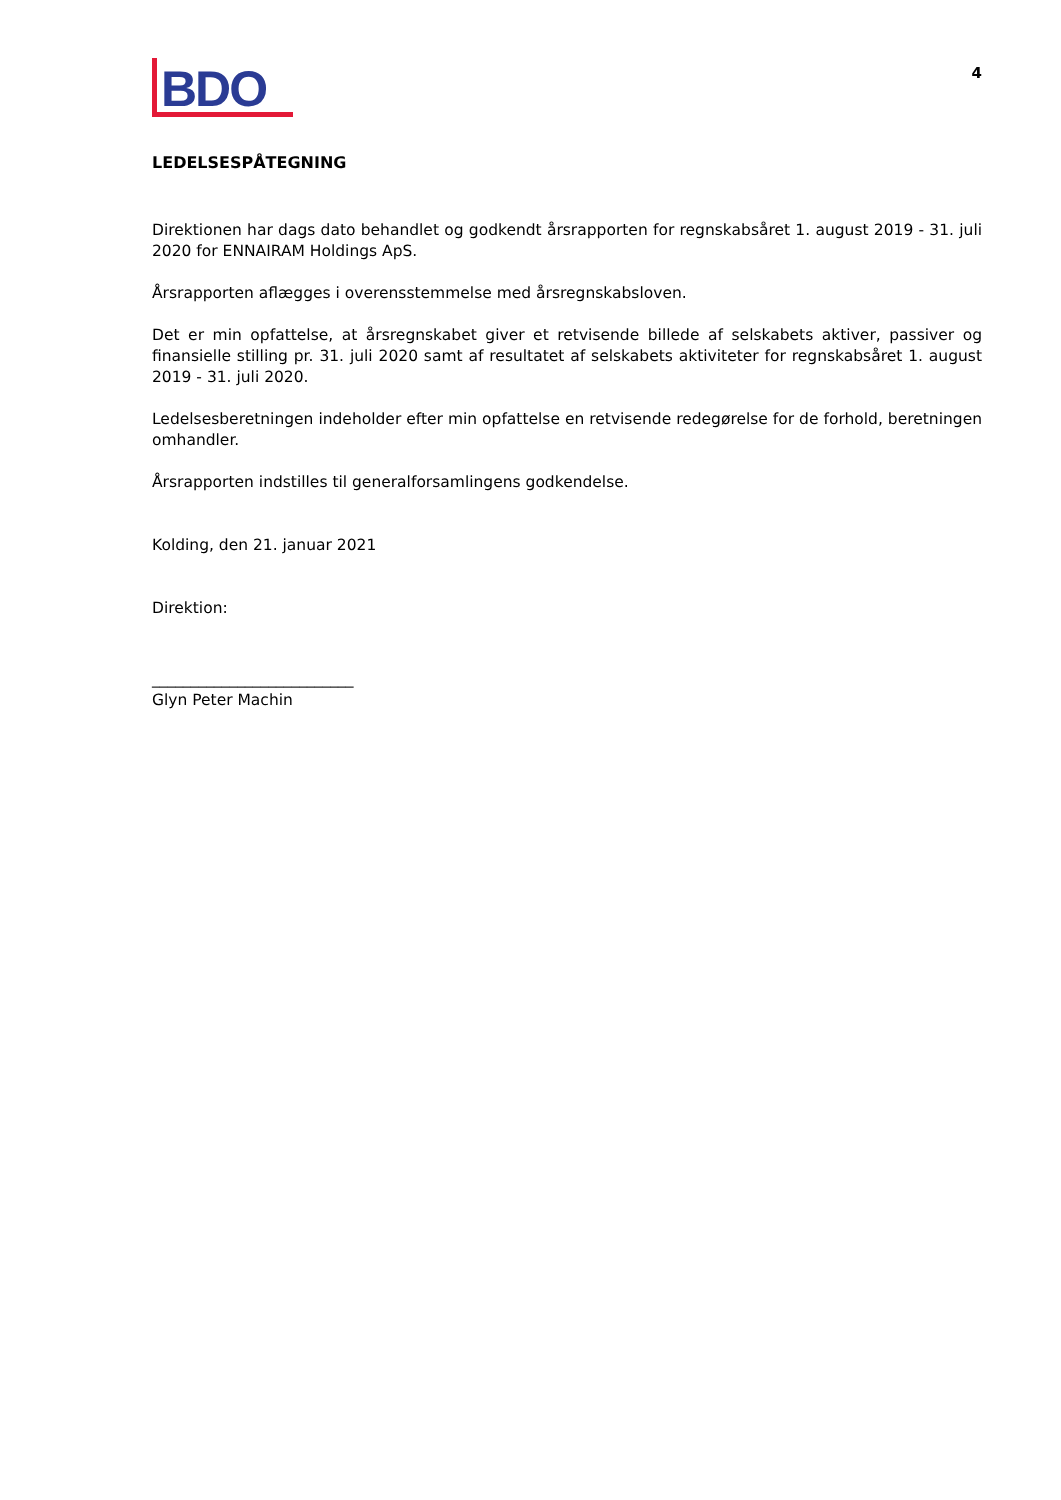BDO
4
LEDELSESPÅTEGNING
Direktionen har dags dato behandlet og godkendt årsrapporten for regnskabsåret 1. august 2019 - 31. juli 2020 for ENNAIRAM Holdings ApS.
Årsrapporten aflægges i overensstemmelse med årsregnskabsloven.
Det er min opfattelse, at årsregnskabet giver et retvisende billede af selskabets aktiver, passiver og finansielle stilling pr. 31. juli 2020 samt af resultatet af selskabets aktiviteter for regnskabsåret 1. august 2019 - 31. juli 2020.
Ledelsesberetningen indeholder efter min opfattelse en retvisende redegørelse for de forhold, beretningen omhandler.
Årsrapporten indstilles til generalforsamlingens godkendelse.
Kolding, den 21. januar 2021
Direktion:
__________________________
Glyn Peter Machin